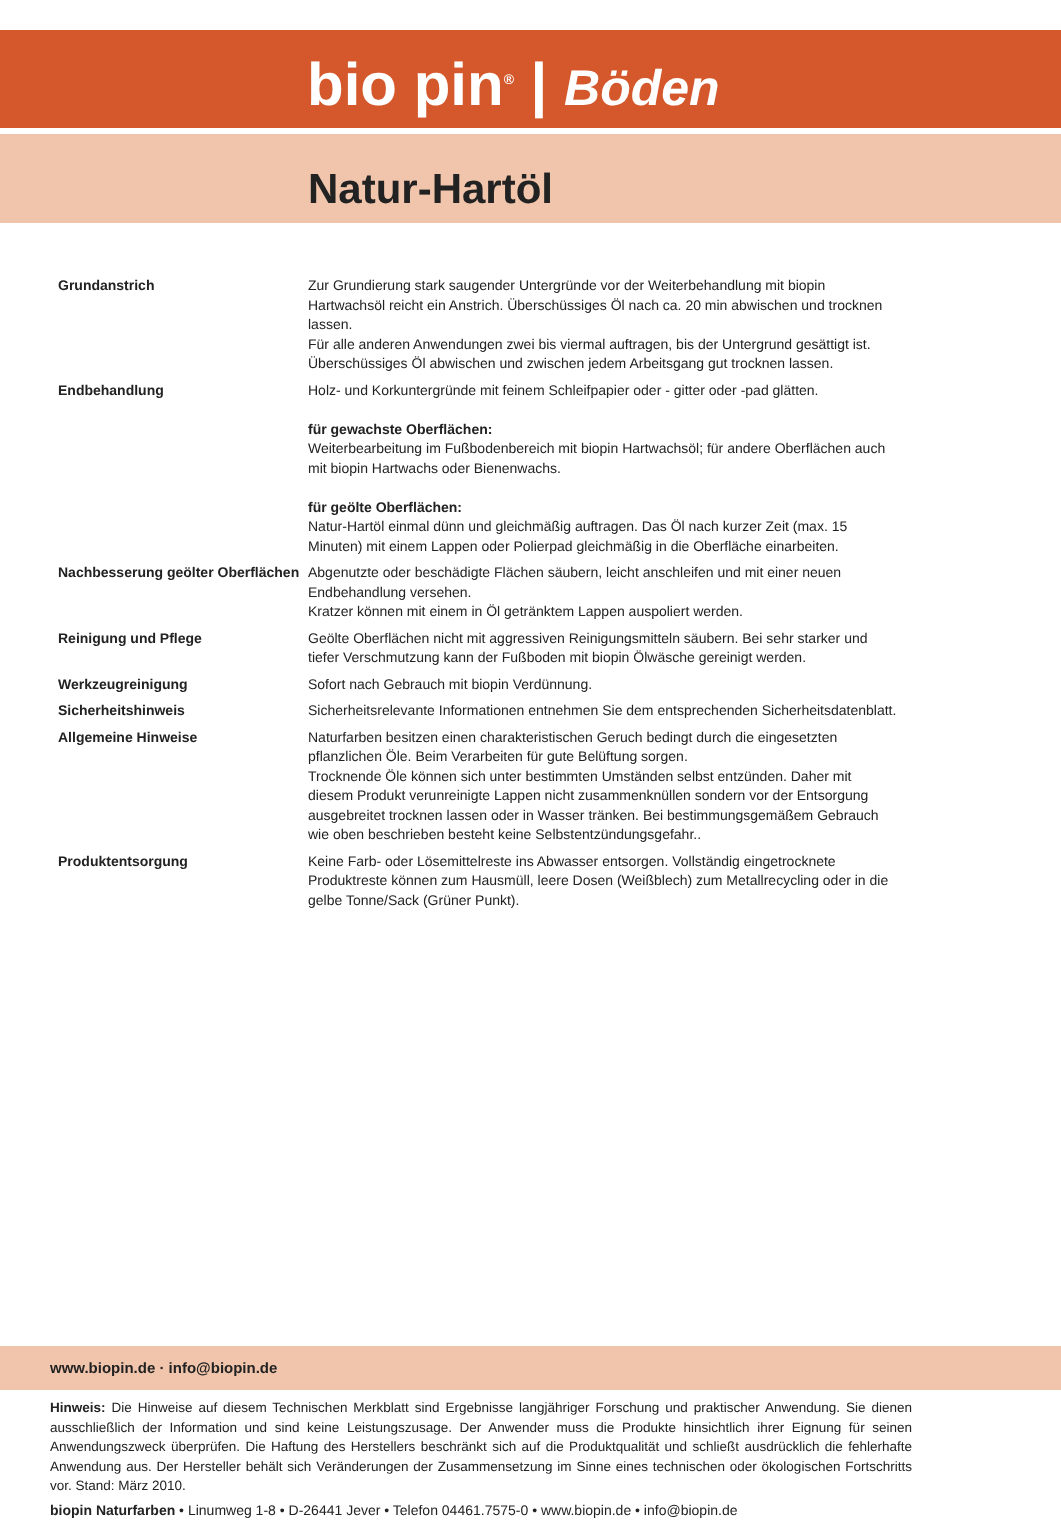bio pin<sup>®</sup> | Böden
Natur-Hartöl
Grundanstrich Zur Grundierung stark saugender Untergründe vor der Weiterbehandlung mit biopin Hartwachsöl reicht ein Anstrich. Überschüssiges Öl nach ca. 20 min abwischen und trocknen lassen.
Für alle anderen Anwendungen zwei bis viermal auftragen, bis der Untergrund gesättigt ist. Überschüssiges Öl abwischen und zwischen jedem Arbeitsgang gut trocknen lassen.
Endbehandlung Holz- und Korkuntergründe mit feinem Schleifpapier oder - gitter oder -pad glätten.
für gewachste Oberflächen:
Weiterbearbeitung im Fußbodenbereich mit biopin Hartwachsöl; für andere Oberflächen auch mit biopin Hartwachs oder Bienenwachs.
für geölte Oberflächen:
Natur-Hartöl einmal dünn und gleichmäßig auftragen. Das Öl nach kurzer Zeit (max. 15 Minuten) mit einem Lappen oder Polierpad gleichmäßig in die Oberfläche einarbeiten.
Nachbesserung geölter Oberflächen
Abgenutzte oder beschädigte Flächen säubern, leicht anschleifen und mit einer neuen Endbehandlung versehen.
Kratzer können mit einem in Öl getränktem Lappen auspoliert werden.
Reinigung und Pflege Geölte Oberflächen nicht mit aggressiven Reinigungsmitteln säubern. Bei sehr starker und tiefer Verschmutzung kann der Fußboden mit biopin Ölwäsche gereinigt werden.
Werkzeugreinigung Sofort nach Gebrauch mit biopin Verdünnung.
Sicherheitshinweis Sicherheitsrelevante Informationen entnehmen Sie dem entsprechenden Sicherheitsdatenblatt.
Allgemeine Hinweise Naturfarben besitzen einen charakteristischen Geruch bedingt durch die eingesetzten pflanzlichen Öle. Beim Verarbeiten für gute Belüftung sorgen.
Trocknende Öle können sich unter bestimmten Umständen selbst entzünden. Daher mit diesem Produkt verunreinigte Lappen nicht zusammenknüllen sondern vor der Entsorgung ausgebreitet trocknen lassen oder in Wasser tränken. Bei bestimmungsgemäßem Gebrauch wie oben beschrieben besteht keine Selbstentzündungsgefahr..
Produktentsorgung Keine Farb- oder Lösemittelreste ins Abwasser entsorgen. Vollständig eingetrocknete Produktreste können zum Hausmüll, leere Dosen (Weißblech) zum Metallrecycling oder in die gelbe Tonne/Sack (Grüner Punkt).
www.biopin.de · info@biopin.de
Hinweis: Die Hinweise auf diesem Technischen Merkblatt sind Ergebnisse langjähriger Forschung und praktischer Anwendung. Sie dienen ausschließlich der Information und sind keine Leistungszusage. Der Anwender muss die Produkte hinsichtlich ihrer Eignung für seinen Anwendungszweck überprüfen. Die Haftung des Herstellers beschränkt sich auf die Produktqualität und schließt ausdrücklich die fehlerhafte Anwendung aus. Der Hersteller behält sich Veränderungen der Zusammensetzung im Sinne eines technischen oder ökologischen Fortschritts vor. Stand: März 2010.
biopin Naturfarben • Linumweg 1-8 • D-26441 Jever • Telefon 04461.7575-0 • www.biopin.de • info@biopin.de